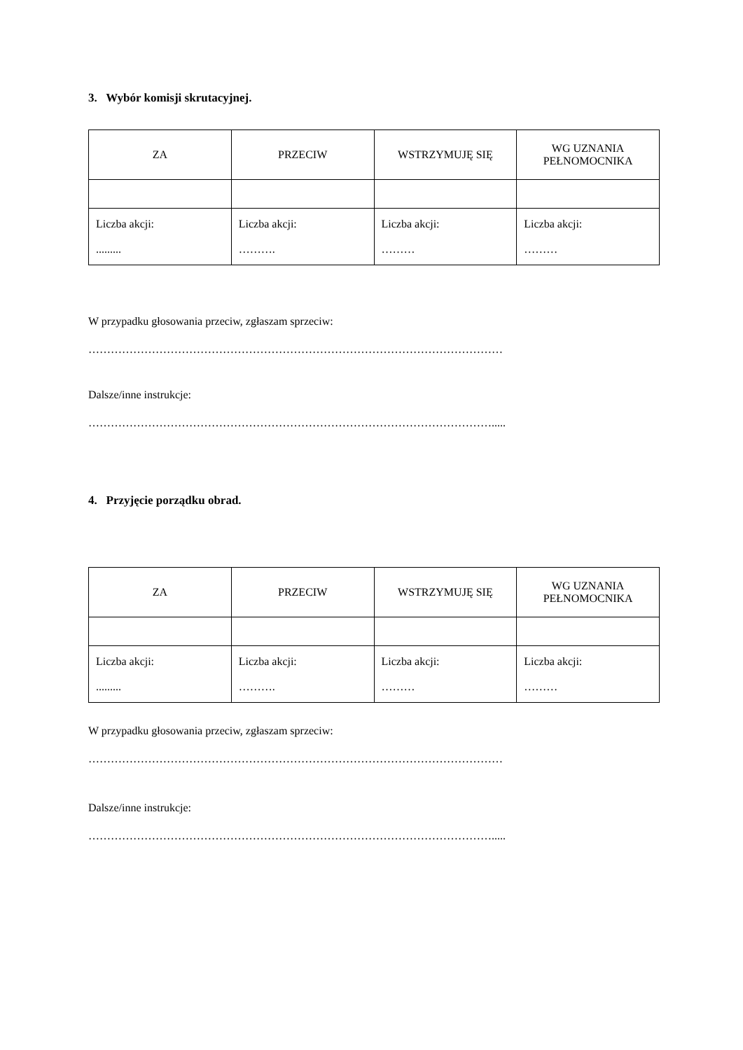3. Wybór komisji skrutacyjnej.
| ZA | PRZECIW | WSTRZYMUJĘ SIĘ | WG UZNANIA PEŁNOMOCNIKA |
| Liczba akcji: ......... | Liczba akcji: ………. | Liczba akcji: ……… | Liczba akcji: ……… |
W przypadku głosowania przeciw, zgłaszam sprzeciw:
…………………………………………………………………………………………………
Dalsze/inne instrukcje:
……………………………………………………………………………………………….....
4. Przyjęcie porządku obrad.
| ZA | PRZECIW | WSTRZYMUJĘ SIĘ | WG UZNANIA PEŁNOMOCNIKA |
| Liczba akcji: ......... | Liczba akcji: ………. | Liczba akcji: ……… | Liczba akcji: ……… |
W przypadku głosowania przeciw, zgłaszam sprzeciw:
…………………………………………………………………………………………………
Dalsze/inne instrukcje:
……………………………………………………………………………………………….....